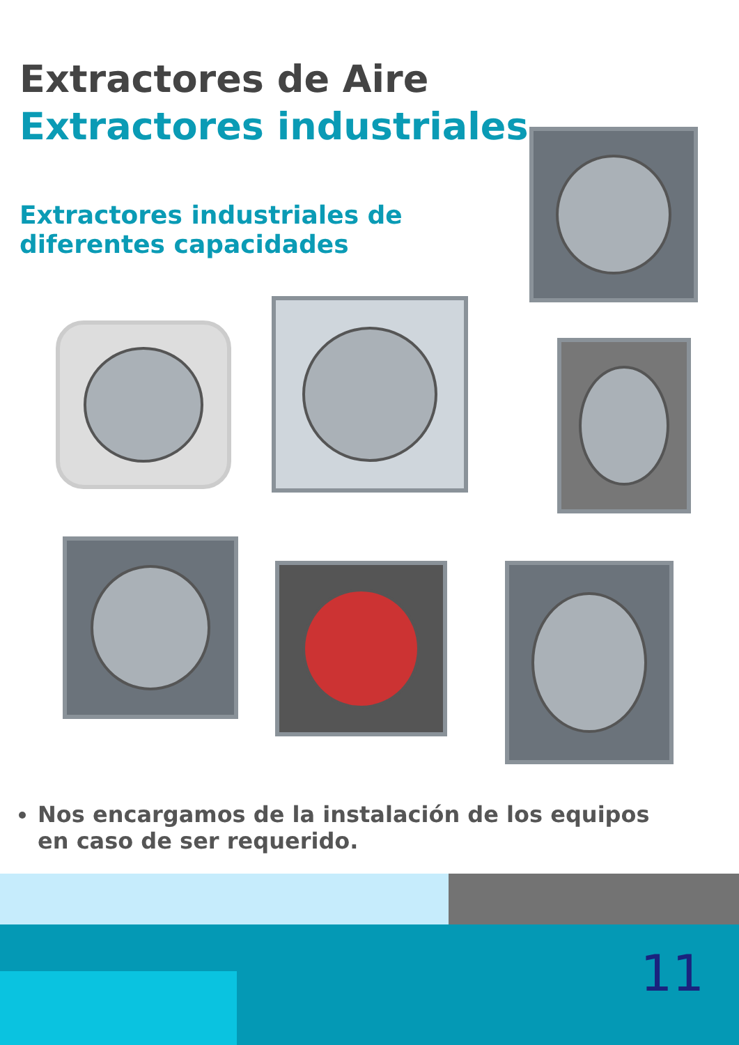Extractores de Aire
Extractores industriales
Extractores industriales de diferentes capacidades
Nos encargamos de la instalación de los equipos en caso de ser requerido.
11